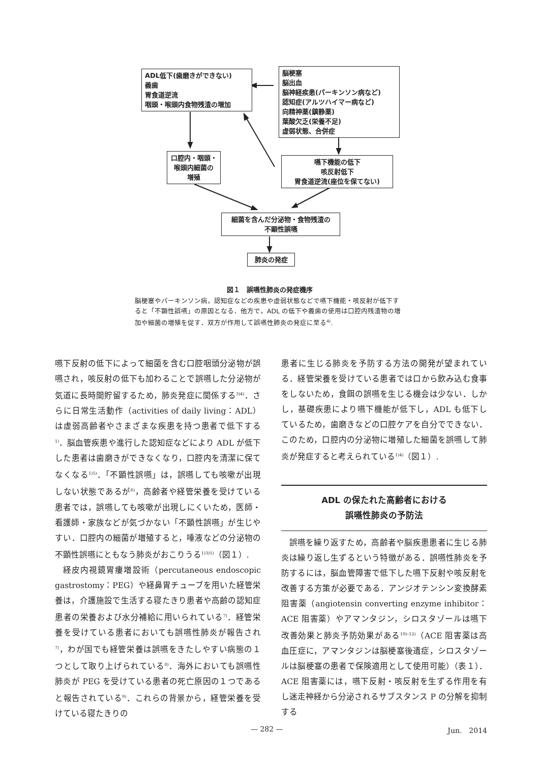ADL低下(歯磨きができない)
義歯
胃食道逆流
咽頭・喉頭内食物残渣の増加
脳梗塞
脳出血
脳神経疾患(パーキンソン病など)
認知症(アルツハイマー病など)
向精神薬(鎮静薬)
葉酸欠乏(栄養不足)
虚弱状態、合併症
口腔内・咽頭・
喉頭内細菌の
増殖
嚥下機能の低下
咳反射低下
胃食道逆流(座位を保てない)
細菌を含んだ分泌物・食物残渣の
不顕性誤嚥
肺炎の発症
図１　誤嚥性肺炎の発症機序
脳梗塞やパーキンソン病，認知症などの疾患や虚弱状態などで嚥下機能・咳反射が低下すると「不顕性誤嚥」の原因となる．他方で，ADL の低下や義歯の使用は口腔内残渣物の増加や細菌の増殖を促す．双方が作用して誤嚥性肺炎の発症に至る<sup>4)</sup>.
嚥下反射の低下によって細菌を含む口腔咽頭分泌物が誤嚥され，咳反射の低下も加わることで誤嚥した分泌物が気道に長時間貯留するため，肺炎発症に関係する<sup>3)4)</sup>．さらに日常生活動作（activities of daily living：ADL）は虚弱高齢者やさまざまな疾患を持つ患者で低下する<sup>1)</sup>．脳血管疾患や進行した認知症などにより ADL が低下した患者は歯磨きができなくなり，口腔内を清潔に保てなくなる<sup>1)5)</sup>．「不顕性誤嚥」は，誤嚥しても咳嗽が出現しない状態であるが<sup>6)</sup>，高齢者や経管栄養を受けている患者では，誤嚥しても咳嗽が出現しにくいため，医師・看護師・家族などが気づかない「不顕性誤嚥」が生じやすい．口腔内の細菌が増殖すると，唾液などの分泌物の不顕性誤嚥にともなう肺炎がおこりうる<sup>1)3)5)</sup>（図１）.
経皮内視鏡胃瘻増設術（percutaneous endoscopic gastrostomy：PEG）や経鼻胃チューブを用いた経管栄養は，介護施設で生活する寝たきり患者や高齢の認知症患者の栄養および水分補給に用いられている<sup>7)</sup>．経管栄養を受けている患者においても誤嚥性肺炎が報告され<sup>7)</sup>，わが国でも経管栄養は誤嚥をきたしやすい病態の１つとして取り上げられている<sup>8)</sup>．海外においても誤嚥性肺炎が PEG を受けている患者の死亡原因の１つであると報告されている<sup>9)</sup>．これらの背景から，経管栄養を受けている寝たきりの
患者に生じる肺炎を予防する方法の開発が望まれている．経管栄養を受けている患者では口から飲み込む食事をしないため，食餌の誤嚥を生じる機会は少ない．しかし，基礎疾患により嚥下機能が低下し，ADL も低下しているため，歯磨きなどの口腔ケアを自分でできない．このため，口腔内の分泌物に増殖した細菌を誤嚥して肺炎が発症すると考えられている<sup>1)4)</sup>（図１）.
ADL の保たれた高齢者における
誤嚥性肺炎の予防法
誤嚥を繰り返すため，高齢者や脳疾患患者に生じる肺炎は繰り返し生ずるという特徴がある．誤嚥性肺炎を予防するには，脳血管障害で低下した嚥下反射や咳反射を改善する方策が必要である．アンジオテンシン変換酵素阻害薬（angiotensin converting enzyme inhibitor：ACE 阻害薬）やアマンタジン，シロスタゾールは嚥下改善効果と肺炎予防効果がある<sup>10)–12)</sup>（ACE 阻害薬は高血圧症に，アマンタジンは脳梗塞後遺症，シロスタゾールは脳梗塞の患者で保険適用として使用可能）（表１）．ACE 阻害薬には，嚥下反射・咳反射を生ずる作用を有し迷走神経から分泌されるサブスタンス P の分解を抑制する
— 282 — Jun.　2014